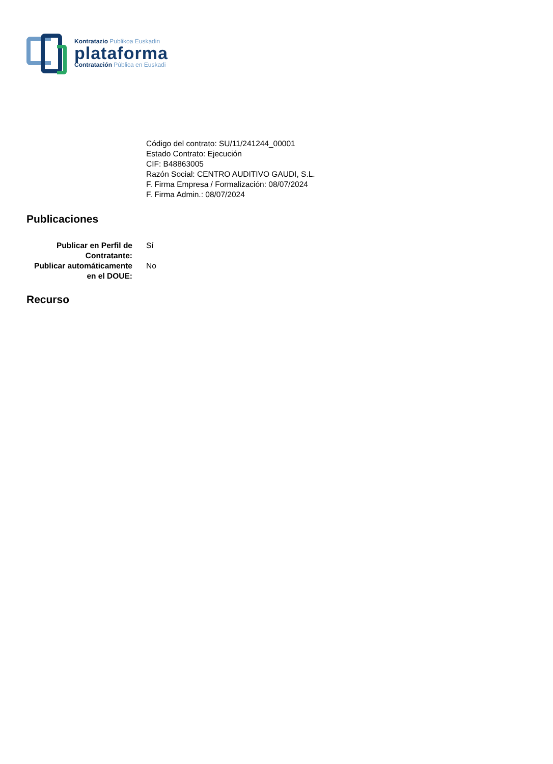Kontratazio Publikoa Euskadin
plataforma
Contratación Pública en Euskadi
Código del contrato: SU/11/241244_00001
Estado Contrato: Ejecución
CIF: B48863005
Razón Social: CENTRO AUDITIVO GAUDI, S.L.
F. Firma Empresa / Formalización: 08/07/2024
F. Firma Admin.: 08/07/2024
Publicaciones
Publicar en Perfil de Contratante:
Sí
Publicar automáticamente en el DOUE:
No
Recurso